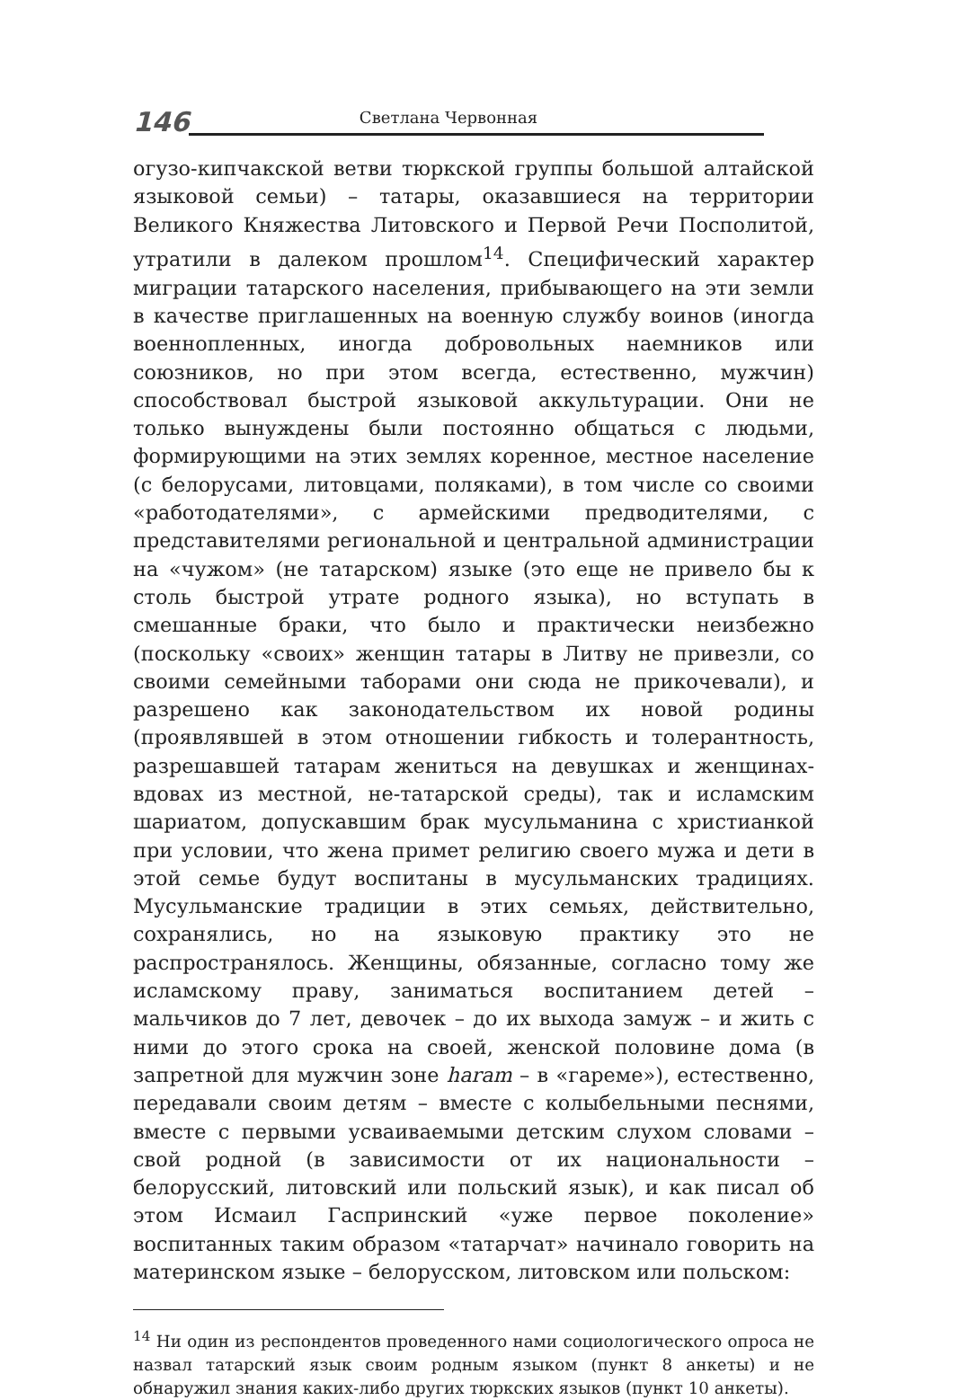146 Светлана Червонная
огузо-кипчакской ветви тюркской группы большой алтайской языковой семьи) – татары, оказавшиеся на территории Великого Княжества Литовского и Первой Речи Посполитой, утратили в далеком прошлом<sup>14</sup>. Специфический характер миграции татарского населения, прибывающего на эти земли в качестве приглашенных на военную службу воинов (иногда военнопленных, иногда добровольных наемников или союзников, но при этом всегда, естественно, мужчин) способствовал быстрой языковой аккультурации. Они не только вынуждены были постоянно общаться с людьми, формирующими на этих землях коренное, местное население (с белорусами, литовцами, поляками), в том числе со своими «работодателями», с армейскими предводителями, с представителями региональной и центральной администрации на «чужом» (не татарском) языке (это еще не привело бы к столь быстрой утрате родного языка), но вступать в смешанные браки, что было и практически неизбежно (поскольку «своих» женщин татары в Литву не привезли, со своими семейными таборами они сюда не прикочевали), и разрешено как законодательством их новой родины (проявлявшей в этом отношении гибкость и толерантность, разрешавшей татарам жениться на девушках и женщинах-вдовах из местной, не-татарской среды), так и исламским шариатом, допускавшим брак мусульманина с христианкой при условии, что жена примет религию своего мужа и дети в этой семье будут воспитаны в мусульманских традициях. Мусульманские традиции в этих семьях, действительно, сохранялись, но на языковую практику это не распространялось. Женщины, обязанные, согласно тому же исламскому праву, заниматься воспитанием детей – мальчиков до 7 лет, девочек – до их выхода замуж – и жить с ними до этого срока на своей, женской половине дома (в запретной для мужчин зоне haram – в «гареме»), естественно, передавали своим детям – вместе с колыбельными песнями, вместе с первыми усваиваемыми детским слухом словами – свой родной (в зависимости от их национальности – белорусский, литовский или польский язык), и как писал об этом Исмаил Гаспринский «уже первое поколение» воспитанных таким образом «татарчат» начинало говорить на материнском языке – белорусском, литовском или польском:
<sup>14</sup> Ни один из респондентов проведенного нами социологического опроса не назвал татарский язык своим родным языком (пункт 8 анкеты) и не обнаружил знания каких-либо других тюркских языков (пункт 10 анкеты).